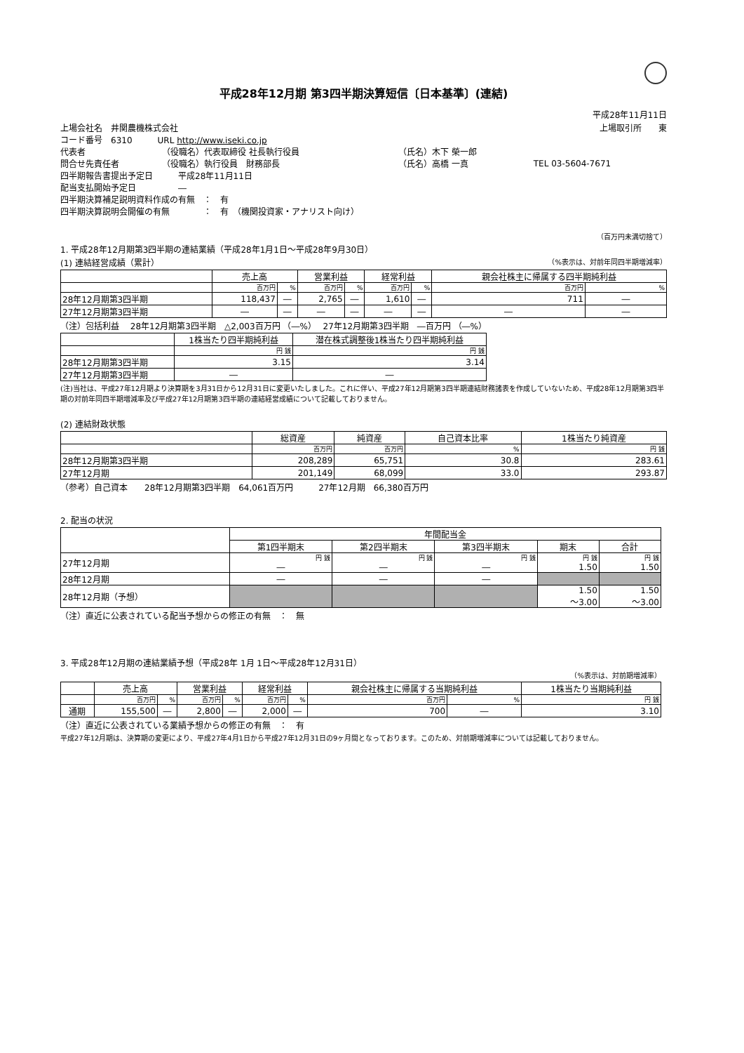平成28年12月期 第3四半期決算短信〔日本基準〕(連結)
平成28年11月11日
| 上場会社名 井関農機株式会社 | | | 上場取引所 東 |
| コード番号 6310 URL http://www.iseki.co.jp | | | |
| 代表者 | （役職名）代表取締役 社長執行役員 | （氏名）木下 榮一郎 | |
| 問合せ先責任者 | （役職名）執行役員 財務部長 | （氏名）高橋 一真 | TEL 03-5604-7671 |
| 四半期報告書提出予定日 平成28年11月11日 | | | |
| 配当支払開始予定日 ― | | | |
| 四半期決算補足説明資料作成の有無 ： 有 | | | |
| 四半期決算説明会開催の有無 ： 有 （機関投資家・アナリスト向け） | | | |
（百万円未満切捨て）
1. 平成28年12月期第3四半期の連結業績（平成28年1月1日～平成28年9月30日）
(1) 連結経営成績（累計） （%表示は、対前年同四半期増減率）
| | 売上高 | | 営業利益 | | 経常利益 | | 親会社株主に帰属する四半期純利益 | |
| --- | --- | --- | --- | --- | --- | --- | --- | --- |
| | 百万円 | % | 百万円 | % | 百万円 | % | 百万円 | % |
| 28年12月期第3四半期 | 118,437 | ― | 2,765 | ― | 1,610 | ― | 711 | ― |
| 27年12月期第3四半期 | ― | ― | ― | ― | ― | ― | ― | ― |
（注）包括利益　 28年12月期第3四半期　△2,003百万円 （―%）　 27年12月期第3四半期　―百万円 （―%）
| | 1株当たり四半期純利益 | 潜在株式調整後1株当たり四半期純利益 |
| --- | --- | --- |
| | 円 銭 | 円 銭 |
| 28年12月期第3四半期 | 3.15 | 3.14 |
| 27年12月期第3四半期 | ― | ― |
(注)当社は、平成27年12月期より決算期を3月31日から12月31日に変更いたしました。これに伴い、平成27年12月期第3四半期連結財務諸表を作成していないため、平成28年12月期第3四半期の対前年同四半期増減率及び平成27年12月期第3四半期の連結経営成績について記載しておりません。
(2) 連結財政状態
| | 総資産 | 純資産 | 自己資本比率 | 1株当たり純資産 |
| --- | --- | --- | --- | --- |
| | 百万円 | 百万円 | % | 円 銭 |
| 28年12月期第3四半期 | 208,289 | 65,751 | 30.8 | 283.61 |
| 27年12月期 | 201,149 | 68,099 | 33.0 | 293.87 |
（参考）自己資本　　28年12月期第3四半期　64,061百万円　　　27年12月期　66,380百万円
2. 配当の状況
| | 年間配当金 | | | | |
| --- | --- | --- | --- | --- | --- |
| | 第1四半期末 | 第2四半期末 | 第3四半期末 | 期末 | 合計 |
| 27年12月期 | 円 銭 ― | 円 銭 ― | 円 銭 ― | 円 銭 1.50 | 円 銭 1.50 |
| 28年12月期 | ― | ― | ― | | |
| 28年12月期（予想） | | | | 1.50 ～3.00 | 1.50 ～3.00 |
（注）直近に公表されている配当予想からの修正の有無　：　無
3. 平成28年12月期の連結業績予想（平成28年 1月 1日～平成28年12月31日）
（%表示は、対前期増減率）
| | 売上高 | | 営業利益 | | 経常利益 | | 親会社株主に帰属する当期純利益 | | 1株当たり当期純利益 |
| --- | --- | --- | --- | --- | --- | --- | --- | --- | --- |
| | 百万円 | % | 百万円 | % | 百万円 | % | 百万円 | % | 円 銭 |
| 通期 | 155,500 | ― | 2,800 | ― | 2,000 | ― | 700 | ― | 3.10 |
（注）直近に公表されている業績予想からの修正の有無　：　有
平成27年12月期は、決算期の変更により、平成27年4月1日から平成27年12月31日の9ヶ月間となっております。このため、対前期増減率については記載しておりません。